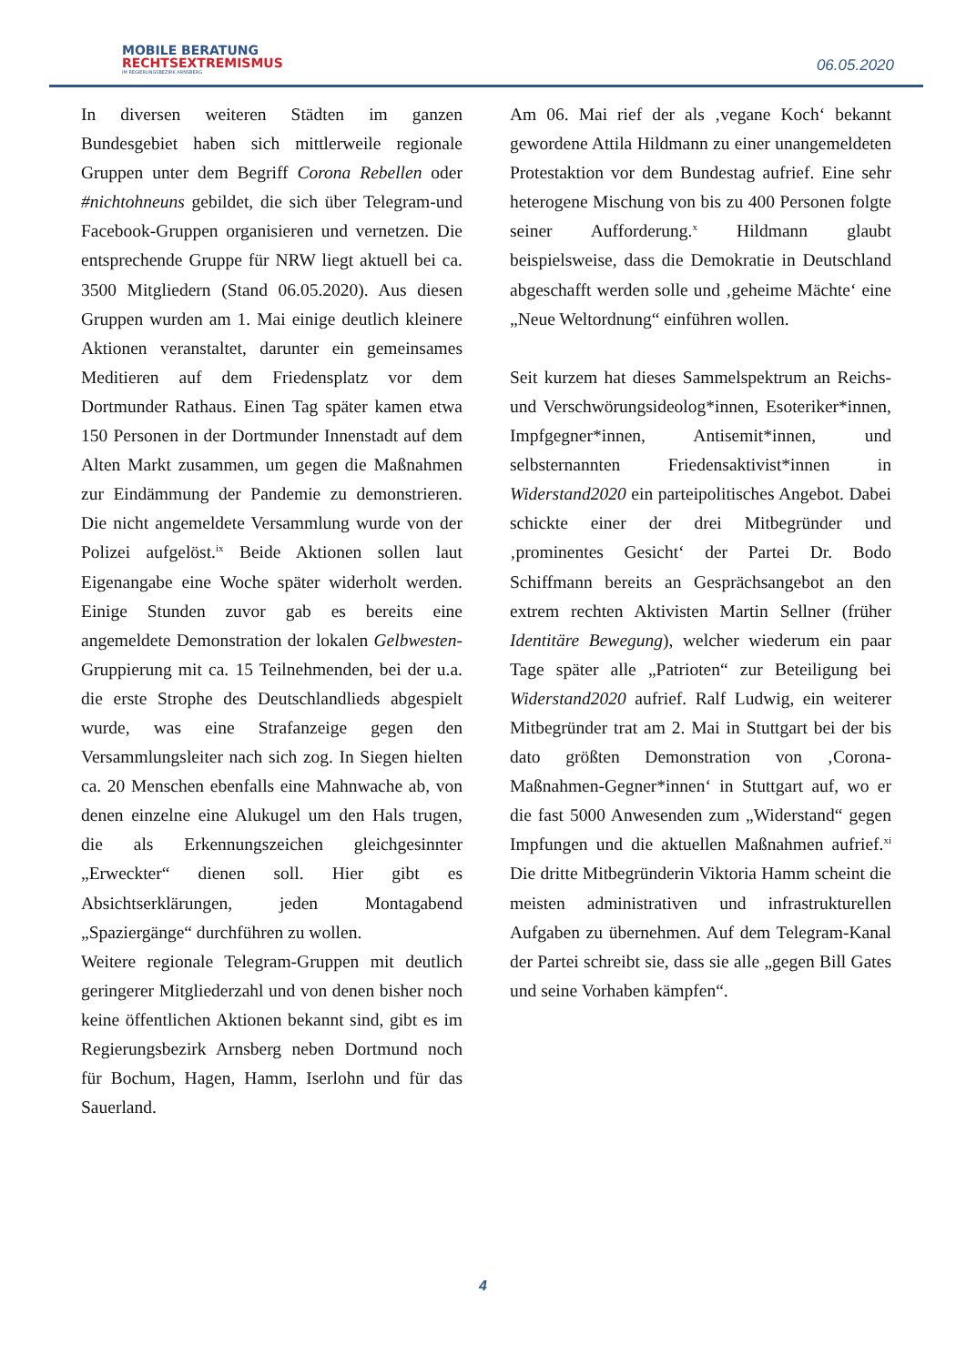MOBILE BERATUNG
RECHTSEXTREMISMUS
IM REGIERUNGSBEZIRK ARNSBERG
06.05.2020
In diversen weiteren Städten im ganzen Bundesgebiet haben sich mittlerweile regionale Gruppen unter dem Begriff Corona Rebellen oder #nichtohneuns gebildet, die sich über Telegram-und Facebook-Gruppen organisieren und vernetzen. Die entsprechende Gruppe für NRW liegt aktuell bei ca. 3500 Mitgliedern (Stand 06.05.2020). Aus diesen Gruppen wurden am 1. Mai einige deutlich kleinere Aktionen veranstaltet, darunter ein gemeinsames Meditieren auf dem Friedensplatz vor dem Dortmunder Rathaus. Einen Tag später kamen etwa 150 Personen in der Dortmunder Innenstadt auf dem Alten Markt zusammen, um gegen die Maßnahmen zur Eindämmung der Pandemie zu demonstrieren. Die nicht angemeldete Versammlung wurde von der Polizei aufgelöst.<sup>ix</sup> Beide Aktionen sollen laut Eigenangabe eine Woche später widerholt werden. Einige Stunden zuvor gab es bereits eine angemeldete Demonstration der lokalen Gelbwesten-Gruppierung mit ca. 15 Teilnehmenden, bei der u.a. die erste Strophe des Deutschlandlieds abgespielt wurde, was eine Strafanzeige gegen den Versammlungsleiter nach sich zog. In Siegen hielten ca. 20 Menschen ebenfalls eine Mahnwache ab, von denen einzelne eine Alukugel um den Hals trugen, die als Erkennungszeichen gleichgesinnter „Erweckter“ dienen soll. Hier gibt es Absichtserklärungen, jeden Montagabend „Spaziergänge“ durchführen zu wollen.
Weitere regionale Telegram-Gruppen mit deutlich geringerer Mitgliederzahl und von denen bisher noch keine öffentlichen Aktionen bekannt sind, gibt es im Regierungsbezirk Arnsberg neben Dortmund noch für Bochum, Hagen, Hamm, Iserlohn und für das Sauerland.
Am 06. Mai rief der als ‚vegane Koch‘ bekannt gewordene Attila Hildmann zu einer unangemeldeten Protestaktion vor dem Bundestag aufrief. Eine sehr heterogene Mischung von bis zu 400 Personen folgte seiner Aufforderung.<sup>x</sup> Hildmann glaubt beispielsweise, dass die Demokratie in Deutschland abgeschafft werden solle und ‚geheime Mächte‘ eine „Neue Weltordnung“ einführen wollen.
Seit kurzem hat dieses Sammelspektrum an Reichs- und Verschwörungsideolog*innen, Esoteriker*innen, Impfgegner*innen, Antisemit*innen, und selbsternannten Friedensaktivist*innen in Widerstand2020 ein parteipolitisches Angebot. Dabei schickte einer der drei Mitbegründer und ‚prominentes Gesicht‘ der Partei Dr. Bodo Schiffmann bereits an Gesprächsangebot an den extrem rechten Aktivisten Martin Sellner (früher Identitäre Bewegung), welcher wiederum ein paar Tage später alle „Patrioten“ zur Beteiligung bei Widerstand2020 aufrief. Ralf Ludwig, ein weiterer Mitbegründer trat am 2. Mai in Stuttgart bei der bis dato größten Demonstration von ‚Corona-Maßnahmen-Gegner*innen‘ in Stuttgart auf, wo er die fast 5000 Anwesenden zum „Widerstand“ gegen Impfungen und die aktuellen Maßnahmen aufrief.<sup>xi</sup> Die dritte Mitbegründerin Viktoria Hamm scheint die meisten administrativen und infrastrukturellen Aufgaben zu übernehmen. Auf dem Telegram-Kanal der Partei schreibt sie, dass sie alle „gegen Bill Gates und seine Vorhaben kämpfen“.
4